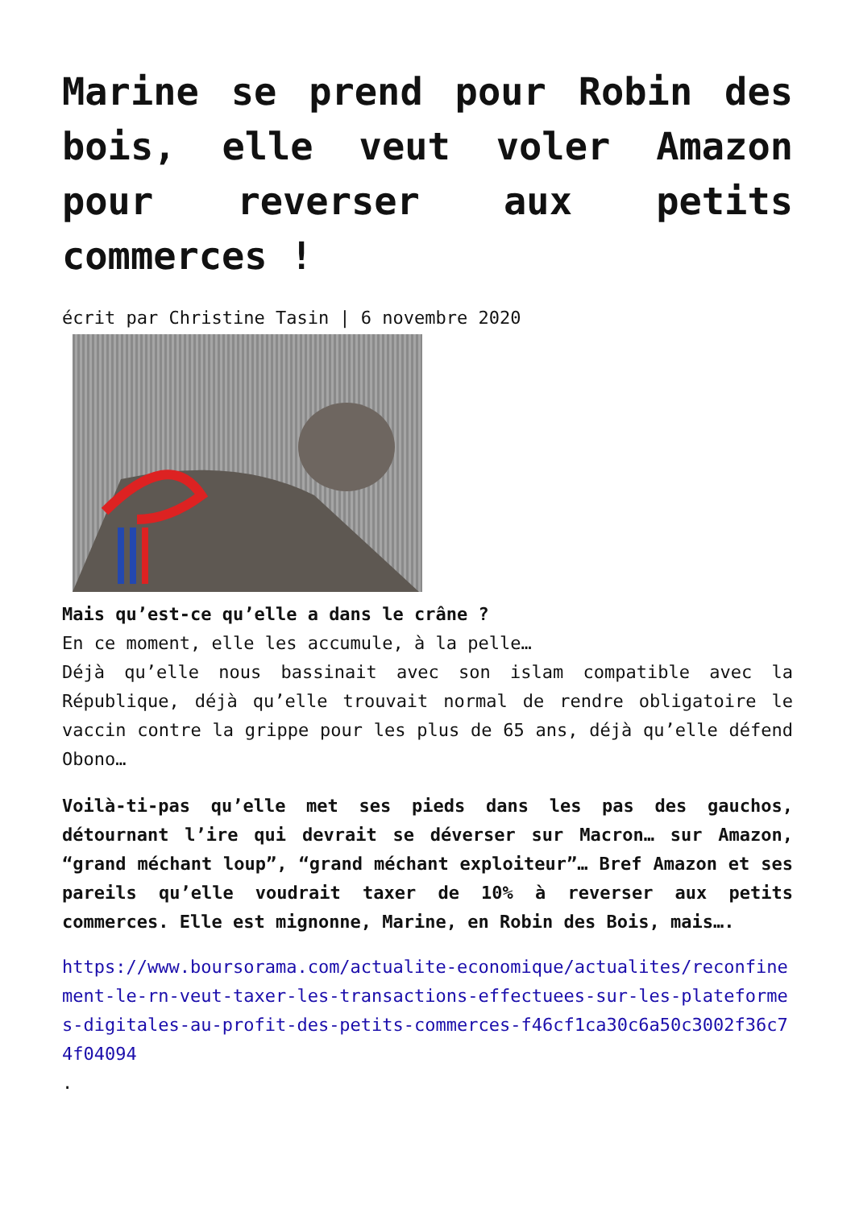Marine se prend pour Robin des bois, elle veut voler Amazon pour reverser aux petits commerces !
écrit par Christine Tasin | 6 novembre 2020
Mais qu’est-ce qu’elle a dans le crâne ?
En ce moment, elle les accumule, à la pelle…
Déjà qu’elle nous bassinait avec son islam compatible avec la République, déjà qu’elle trouvait normal de rendre obligatoire le vaccin contre la grippe pour les plus de 65 ans, déjà qu’elle défend Obono…
Voilà-ti-pas qu’elle met ses pieds dans les pas des gauchos, détournant l’ire qui devrait se déverser sur Macron… sur Amazon, “grand méchant loup”, “grand méchant exploiteur”… Bref Amazon et ses pareils qu’elle voudrait taxer de 10% à reverser aux petits commerces. Elle est mignonne, Marine, en Robin des Bois, mais….
https://www.boursorama.com/actualite-economique/actualites/reconfinement-le-rn-veut-taxer-les-transactions-effectuees-sur-les-plateformes-digitales-au-profit-des-petits-commerces-f46cf1ca30c6a50c3002f36c74f04094
.